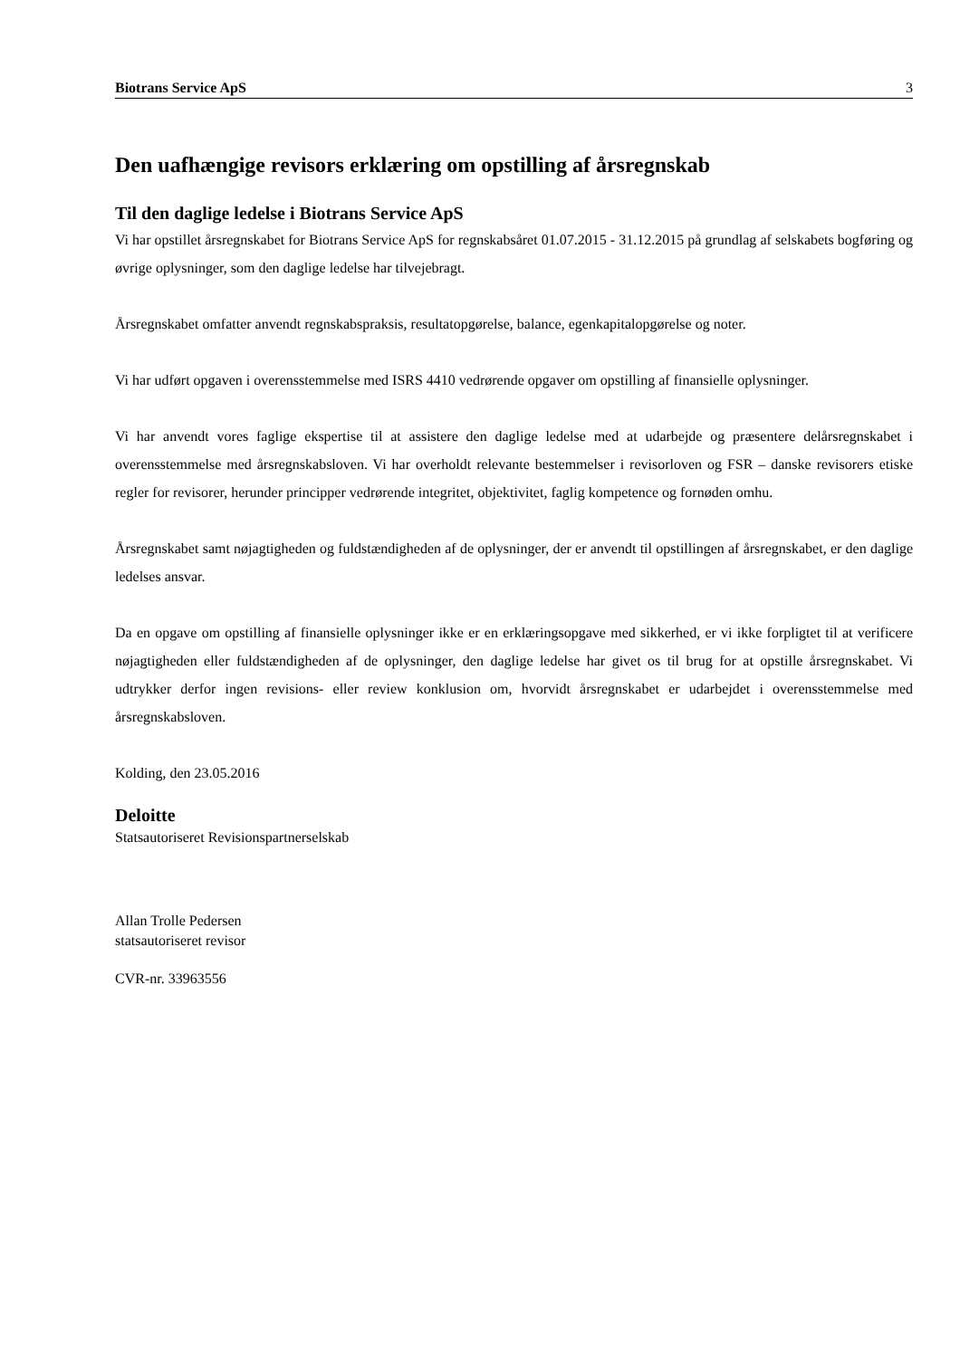Biotrans Service ApS 3
Den uafhængige revisors erklæring om opstilling af årsregnskab
Til den daglige ledelse i Biotrans Service ApS
Vi har opstillet årsregnskabet for Biotrans Service ApS for regnskabsåret 01.07.2015 - 31.12.2015 på grundlag af selskabets bogføring og øvrige oplysninger, som den daglige ledelse har tilvejebragt.
Årsregnskabet omfatter anvendt regnskabspraksis, resultatopgørelse, balance, egenkapitalopgørelse og noter.
Vi har udført opgaven i overensstemmelse med ISRS 4410 vedrørende opgaver om opstilling af finansielle oplysninger.
Vi har anvendt vores faglige ekspertise til at assistere den daglige ledelse med at udarbejde og præsentere delårsregnskabet i overensstemmelse med årsregnskabsloven. Vi har overholdt relevante bestemmelser i revisorloven og FSR – danske revisorers etiske regler for revisorer, herunder principper vedrørende integritet, objektivitet, faglig kompetence og fornøden omhu.
Årsregnskabet samt nøjagtigheden og fuldstændigheden af de oplysninger, der er anvendt til opstillingen af årsregnskabet, er den daglige ledelses ansvar.
Da en opgave om opstilling af finansielle oplysninger ikke er en erklæringsopgave med sikkerhed, er vi ikke forpligtet til at verificere nøjagtigheden eller fuldstændigheden af de oplysninger, den daglige ledelse har givet os til brug for at opstille årsregnskabet. Vi udtrykker derfor ingen revisions- eller review konklusion om, hvorvidt årsregnskabet er udarbejdet i overensstemmelse med årsregnskabsloven.
Kolding, den 23.05.2016
Deloitte
Statsautoriseret Revisionspartnerselskab
Allan Trolle Pedersen
statsautoriseret revisor
CVR-nr. 33963556